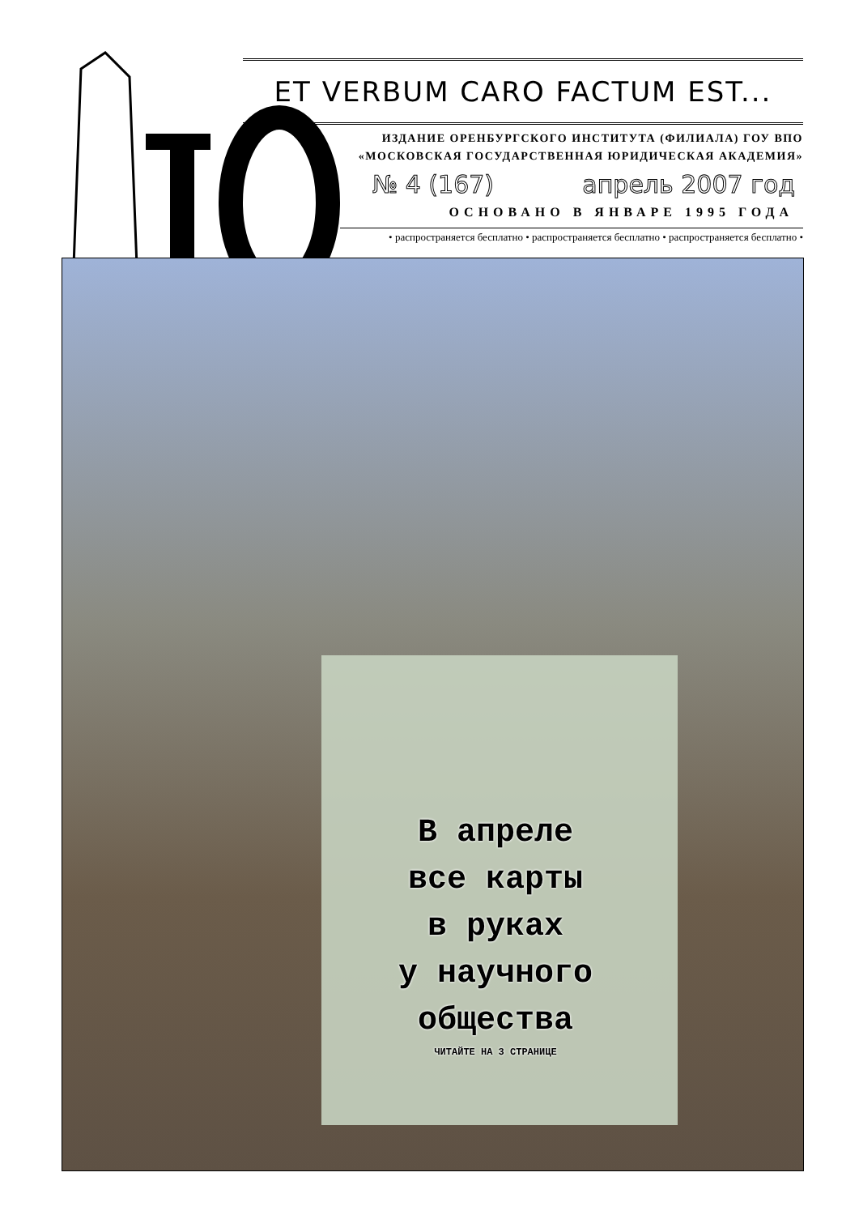ET VERBUM CARO FACTUM EST...
ИЗДАНИЕ ОРЕНБУРГСКОГО ИНСТИТУТА (ФИЛИАЛА) ГОУ ВПО
«МОСКОВСКАЯ ГОСУДАРСТВЕННАЯ ЮРИДИЧЕСКАЯ АКАДЕМИЯ»
№ 4 (167) апрель 2007 год
ОСНОВАНО В ЯНВАРЕ 1995 ГОДА
• распространяется бесплатно • распространяется бесплатно • распространяется бесплатно •
В апреле
все карты
в руках
у научного
общества
ЧИТАЙТЕ НА 3 СТРАНИЦЕ